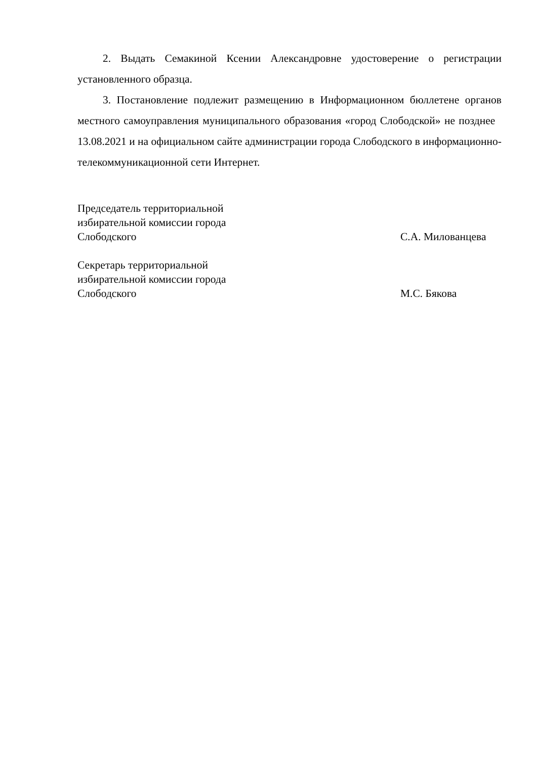2. Выдать Семакиной Ксении Александровне удостоверение о регистрации установленного образца.
3. Постановление подлежит размещению в Информационном бюллетене органов местного самоуправления муниципального образования «город Слободской» не позднее 13.08.2021 и на официальном сайте администрации города Слободского в информационно-телекоммуникационной сети Интернет.
Председатель территориальной
избирательной комиссии города
Слободского
С.А. Милованцева
Секретарь территориальной
избирательной комиссии города
Слободского
М.С. Бякова